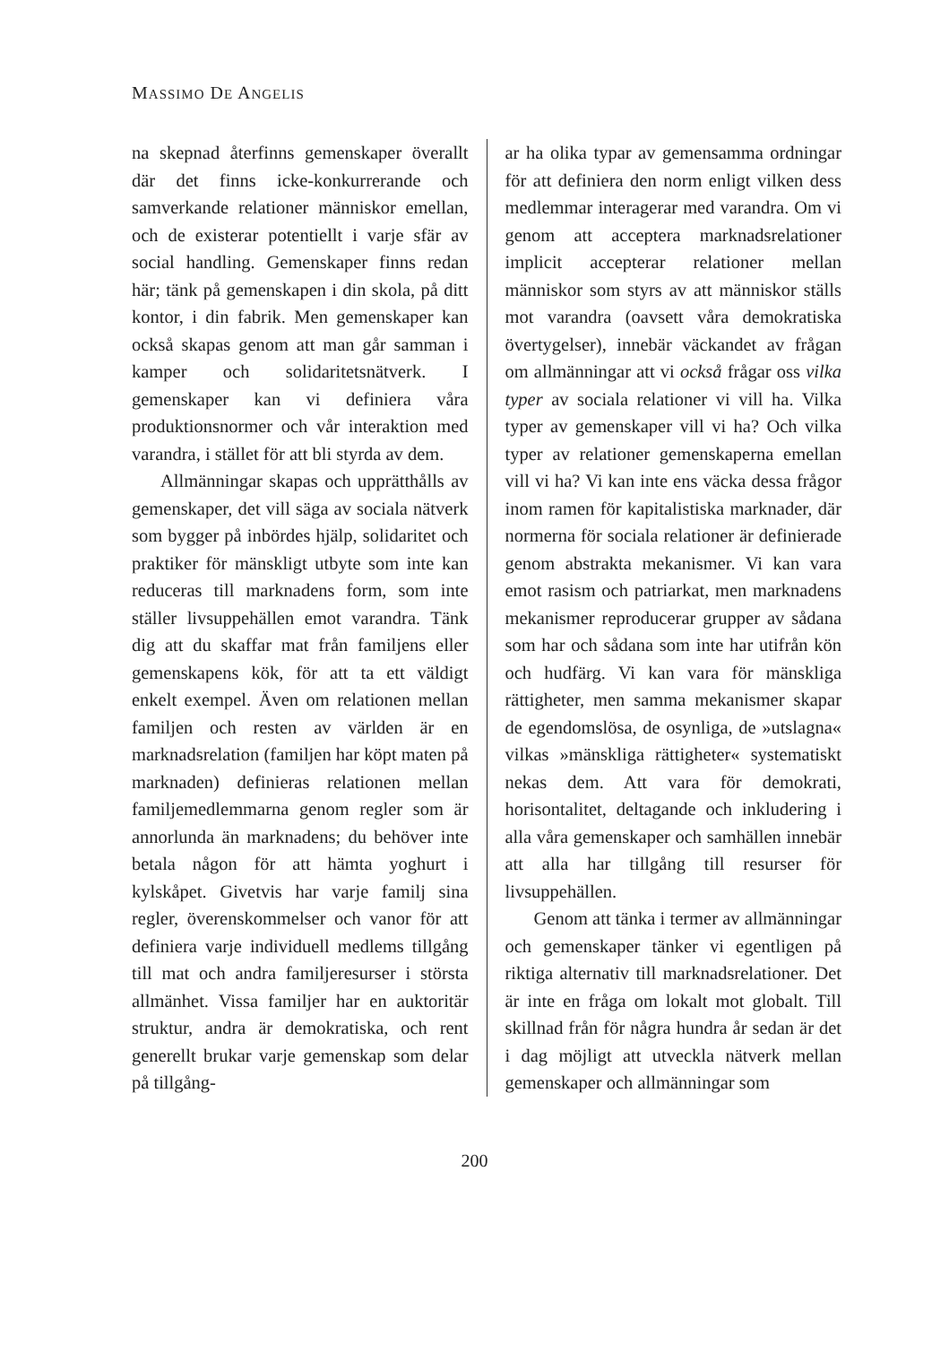MASSIMO DE ANGELIS
na skepnad återfinns gemenskaper överallt där det finns icke-konkurrerande och samverkande relationer människor emellan, och de existerar potentiellt i varje sfär av social handling. Gemenskaper finns redan här; tänk på gemenskapen i din skola, på ditt kontor, i din fabrik. Men gemenskaper kan också skapas genom att man går samman i kamper och solidaritetsnätverk. I gemenskaper kan vi definiera våra produktionsnormer och vår interaktion med varandra, i stället för att bli styrda av dem.
Allmänningar skapas och upprätthålls av gemenskaper, det vill säga av sociala nätverk som bygger på inbördes hjälp, solidaritet och praktiker för mänskligt utbyte som inte kan reduceras till marknadens form, som inte ställer livsuppehällen emot varandra. Tänk dig att du skaffar mat från familjens eller gemenskapens kök, för att ta ett väldigt enkelt exempel. Även om relationen mellan familjen och resten av världen är en marknadsrelation (familjen har köpt maten på marknaden) definieras relationen mellan familjemedlemmarna genom regler som är annorlunda än marknadens; du behöver inte betala någon för att hämta yoghurt i kylskåpet. Givetvis har varje familj sina regler, överenskommelser och vanor för att definiera varje individuell medlems tillgång till mat och andra familjeresurser i största allmänhet. Vissa familjer har en auktoritär struktur, andra är demokratiska, och rent generellt brukar varje gemenskap som delar på tillgång-
ar ha olika typar av gemensamma ordningar för att definiera den norm enligt vilken dess medlemmar interagerar med varandra. Om vi genom att acceptera marknadsrelationer implicit accepterar relationer mellan människor som styrs av att människor ställs mot varandra (oavsett våra demokratiska övertygelser), innebär väckandet av frågan om allmänningar att vi också frågar oss vilka typer av sociala relationer vi vill ha. Vilka typer av gemenskaper vill vi ha? Och vilka typer av relationer gemenskaperna emellan vill vi ha? Vi kan inte ens väcka dessa frågor inom ramen för kapitalistiska marknader, där normerna för sociala relationer är definierade genom abstrakta mekanismer. Vi kan vara emot rasism och patriarkat, men marknadens mekanismer reproducerar grupper av sådana som har och sådana som inte har utifrån kön och hudfärg. Vi kan vara för mänskliga rättigheter, men samma mekanismer skapar de egendomslösa, de osynliga, de »utslagna« vilkas »mänskliga rättigheter« systematiskt nekas dem. Att vara för demokrati, horisontalitet, deltagande och inkludering i alla våra gemenskaper och samhällen innebär att alla har tillgång till resurser för livsuppehällen.
Genom att tänka i termer av allmänningar och gemenskaper tänker vi egentligen på riktiga alternativ till marknadsrelationer. Det är inte en fråga om lokalt mot globalt. Till skillnad från för några hundra år sedan är det i dag möjligt att utveckla nätverk mellan gemenskaper och allmänningar som
200